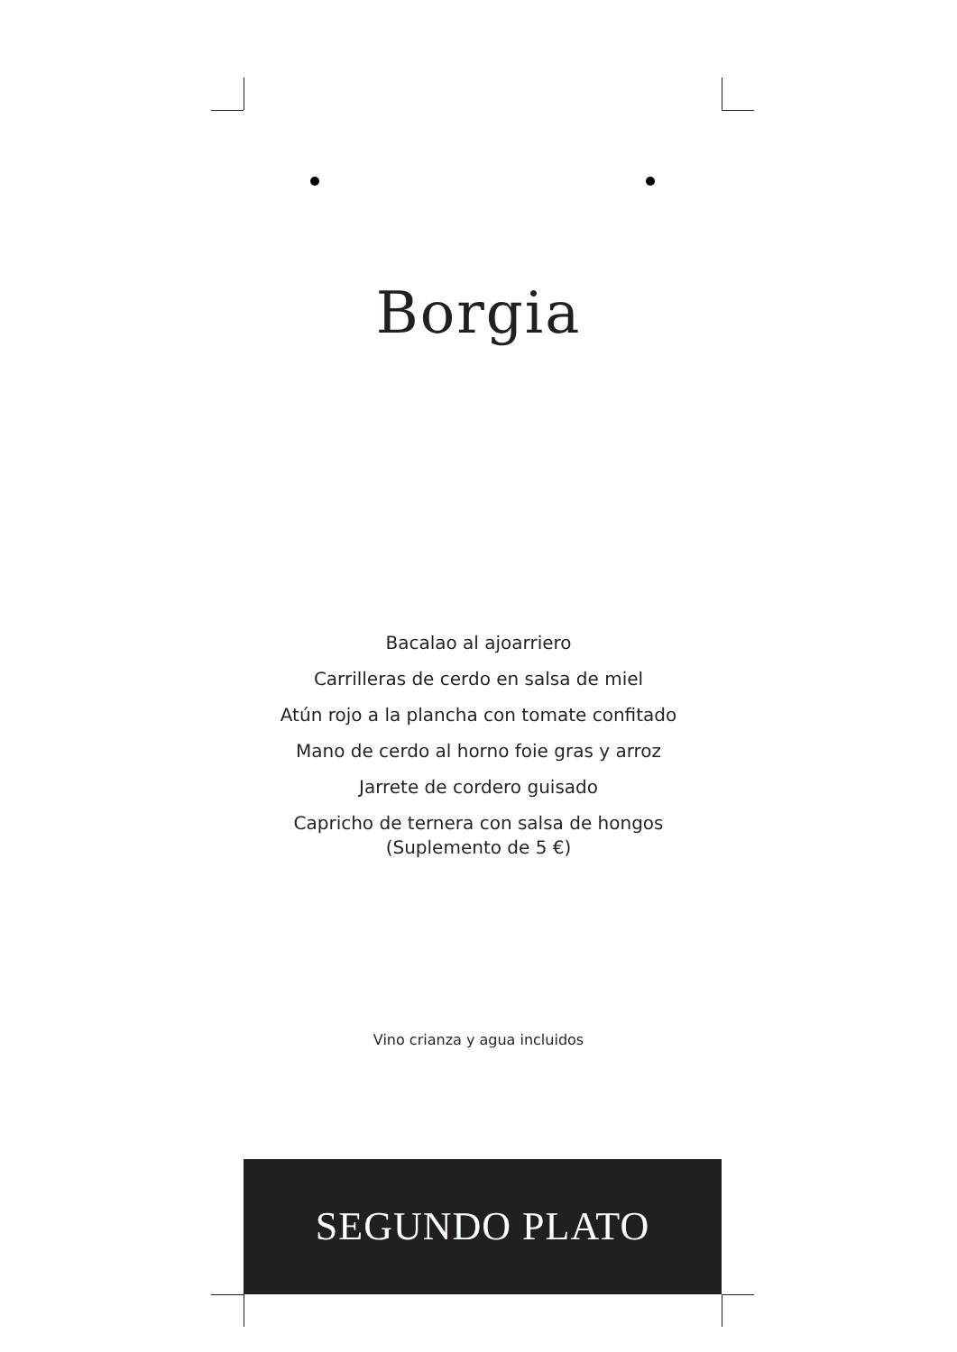Borgia
Bacalao al ajoarriero
Carrilleras de cerdo en salsa de miel
Atún rojo a la plancha con tomate confitado
Mano de cerdo al horno foie gras y arroz
Jarrete de cordero guisado
Capricho de ternera con salsa de hongos
(Suplemento de 5 €)
Vino crianza y agua incluidos
SEGUNDO PLATO